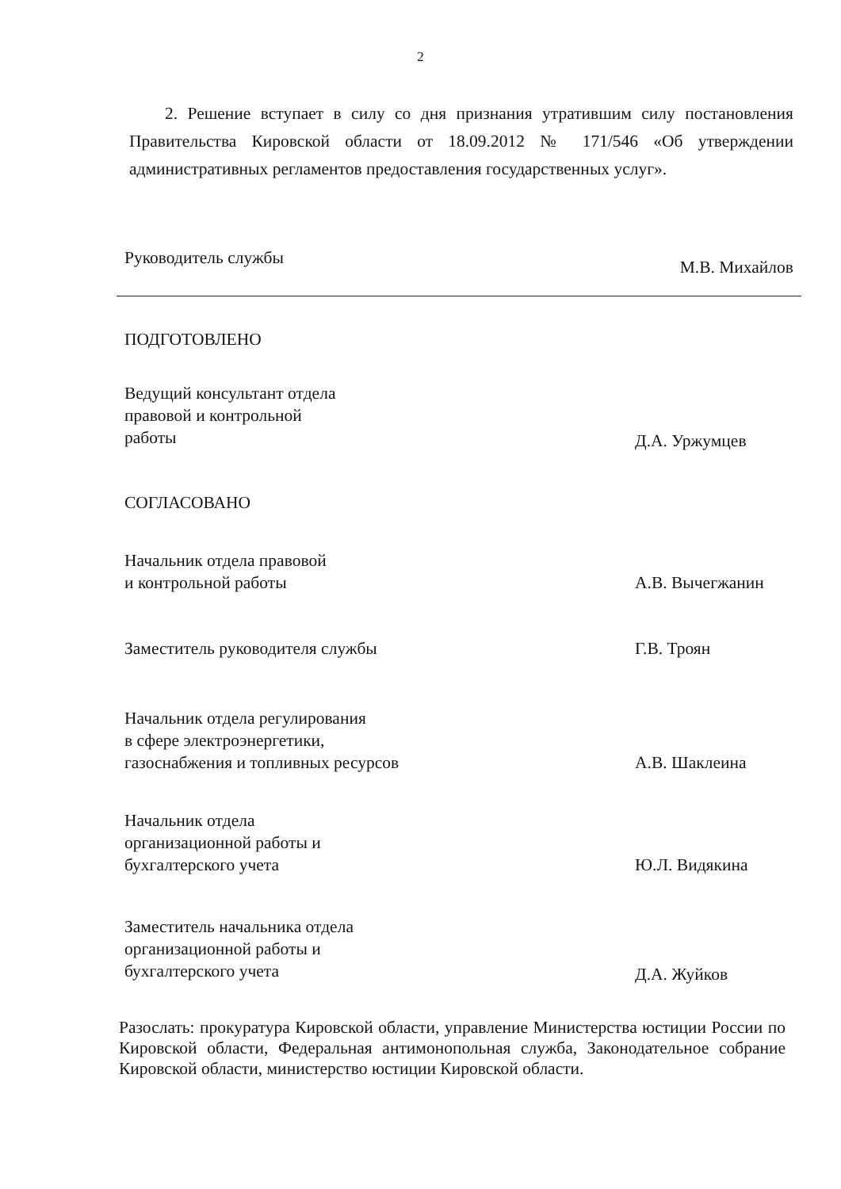2
2. Решение вступает в силу со дня признания утратившим силу постановления Правительства Кировской области от 18.09.2012 № 171/546 «Об утверждении административных регламентов предоставления государственных услуг».
Руководитель службы
М.В. Михайлов
ПОДГОТОВЛЕНО
Ведущий консультант отдела
правовой и контрольной
работы
Д.А. Уржумцев
СОГЛАСОВАНО
Начальник отдела правовой
и контрольной работы
А.В. Вычегжанин
Заместитель руководителя службы
Г.В. Троян
Начальник отдела регулирования
в сфере электроэнергетики,
газоснабжения и топливных ресурсов
А.В. Шаклеина
Начальник отдела
организационной работы и
бухгалтерского учета
Ю.Л. Видякина
Заместитель начальника отдела
организационной работы и
бухгалтерского учета
Д.А. Жуйков
Разослать: прокуратура Кировской области, управление Министерства юстиции России по Кировской области, Федеральная антимонопольная служба, Законодательное собрание Кировской области, министерство юстиции Кировской области.